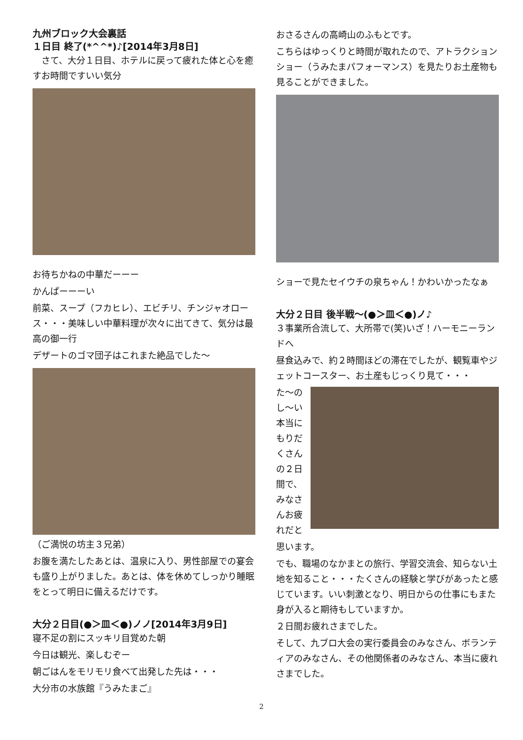九州ブロック大会裏話
１日目 終了(*^^*)♪[2014年3月8日]
　さて、大分１日目、ホテルに戻って疲れた体と心を癒すお時間ですいい気分
お待ちかねの中華だーーー
かんぱーーーい
前菜、スープ（フカヒレ）、エビチリ、チンジャオロース・・・美味しい中華料理が次々に出てきて、気分は最高の御一行
デザートのゴマ団子はこれまた絶品でした～
（ご満悦の坊主３兄弟）
お腹を満たしたあとは、温泉に入り、男性部屋での宴会も盛り上がりました。あとは、体を休めてしっかり睡眠をとって明日に備えるだけです。
大分２日目(●＞皿＜●)ノノ[2014年3月9日]
寝不足の割にスッキリ目覚めた朝
今日は観光、楽しむぞー
朝ごはんをモリモリ食べて出発した先は・・・
大分市の水族館『うみたまご』
おさるさんの高崎山のふもとです。
こちらはゆっくりと時間が取れたので、アトラクションショー（うみたまパフォーマンス）を見たりお土産物も見ることができました。
ショーで見たセイウチの泉ちゃん！かわいかったなぁ
大分２日目 後半戦～(●＞皿＜●)ノ♪
３事業所合流して、大所帯で(笑)いざ！ハーモニーランドへ
昼食込みで、約２時間ほどの滞在でしたが、観覧車やジェットコースター、お土産もじっくり見て・・・
た～のし～い本当にもりだくさんの２日間で、みなさんお疲れだと
思います。
でも、職場のなかまとの旅行、学習交流会、知らない土地を知ること・・・たくさんの経験と学びがあったと感じています。いい刺激となり、明日からの仕事にもまた身が入ると期待もしていますか。
２日間お疲れさまでした。
そして、九ブロ大会の実行委員会のみなさん、ボランティアのみなさん、その他関係者のみなさん、本当に疲れさまでした。
2